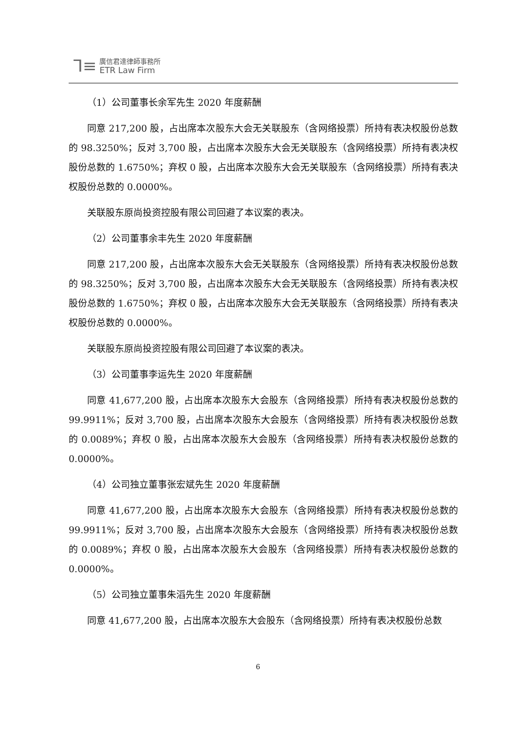⅂≡ 廣信君達律師事務所
ETR Law Firm
（1）公司董事长余军先生 2020 年度薪酬
同意 217,200 股，占出席本次股东大会无关联股东（含网络投票）所持有表决权股份总数的 98.3250%；反对 3,700 股，占出席本次股东大会无关联股东（含网络投票）所持有表决权股份总数的 1.6750%；弃权 0 股，占出席本次股东大会无关联股东（含网络投票）所持有表决权股份总数的 0.0000%。
关联股东原尚投资控股有限公司回避了本议案的表决。
（2）公司董事余丰先生 2020 年度薪酬
同意 217,200 股，占出席本次股东大会无关联股东（含网络投票）所持有表决权股份总数的 98.3250%；反对 3,700 股，占出席本次股东大会无关联股东（含网络投票）所持有表决权股份总数的 1.6750%；弃权 0 股，占出席本次股东大会无关联股东（含网络投票）所持有表决权股份总数的 0.0000%。
关联股东原尚投资控股有限公司回避了本议案的表决。
（3）公司董事李运先生 2020 年度薪酬
同意 41,677,200 股，占出席本次股东大会股东（含网络投票）所持有表决权股份总数的 99.9911%；反对 3,700 股，占出席本次股东大会股东（含网络投票）所持有表决权股份总数的 0.0089%；弃权 0 股，占出席本次股东大会股东（含网络投票）所持有表决权股份总数的 0.0000%。
（4）公司独立董事张宏斌先生 2020 年度薪酬
同意 41,677,200 股，占出席本次股东大会股东（含网络投票）所持有表决权股份总数的 99.9911%；反对 3,700 股，占出席本次股东大会股东（含网络投票）所持有表决权股份总数的 0.0089%；弃权 0 股，占出席本次股东大会股东（含网络投票）所持有表决权股份总数的 0.0000%。
（5）公司独立董事朱滔先生 2020 年度薪酬
同意 41,677,200 股，占出席本次股东大会股东（含网络投票）所持有表决权股份总数
6